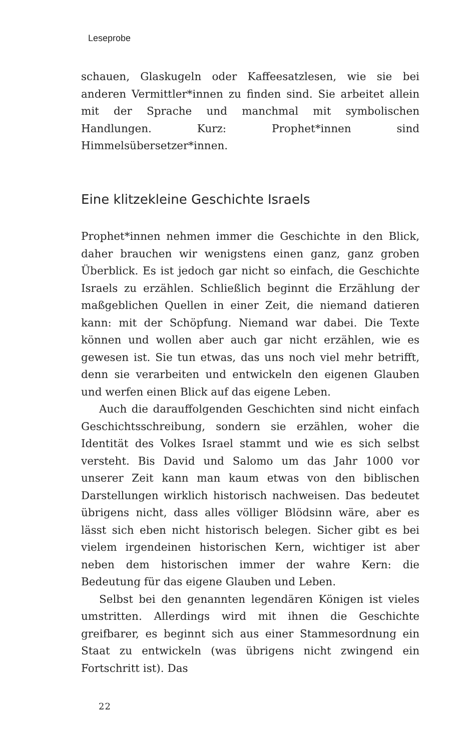Leseprobe
schauen, Glaskugeln oder Kaffeesatzlesen, wie sie bei anderen Vermittler*innen zu finden sind. Sie arbeitet allein mit der Sprache und manchmal mit symbolischen Handlungen. Kurz: Prophet*innen sind Himmelsübersetzer*innen.
Eine klitzekleine Geschichte Israels
Prophet*innen nehmen immer die Geschichte in den Blick, daher brauchen wir wenigstens einen ganz, ganz groben Überblick. Es ist jedoch gar nicht so einfach, die Geschichte Israels zu erzählen. Schließlich beginnt die Erzählung der maßgeblichen Quellen in einer Zeit, die niemand datieren kann: mit der Schöpfung. Niemand war dabei. Die Texte können und wollen aber auch gar nicht erzählen, wie es gewesen ist. Sie tun etwas, das uns noch viel mehr betrifft, denn sie verarbeiten und entwickeln den eigenen Glauben und werfen einen Blick auf das eigene Leben.
Auch die darauffolgenden Geschichten sind nicht einfach Geschichtsschreibung, sondern sie erzählen, woher die Identität des Volkes Israel stammt und wie es sich selbst versteht. Bis David und Salomo um das Jahr 1000 vor unserer Zeit kann man kaum etwas von den biblischen Darstellungen wirklich historisch nachweisen. Das bedeutet übrigens nicht, dass alles völliger Blödsinn wäre, aber es lässt sich eben nicht historisch belegen. Sicher gibt es bei vielem irgendeinen historischen Kern, wichtiger ist aber neben dem historischen immer der wahre Kern: die Bedeutung für das eigene Glauben und Leben.
Selbst bei den genannten legendären Königen ist vieles umstritten. Allerdings wird mit ihnen die Geschichte greifbarer, es beginnt sich aus einer Stammesordnung ein Staat zu entwickeln (was übrigens nicht zwingend ein Fortschritt ist). Das
22